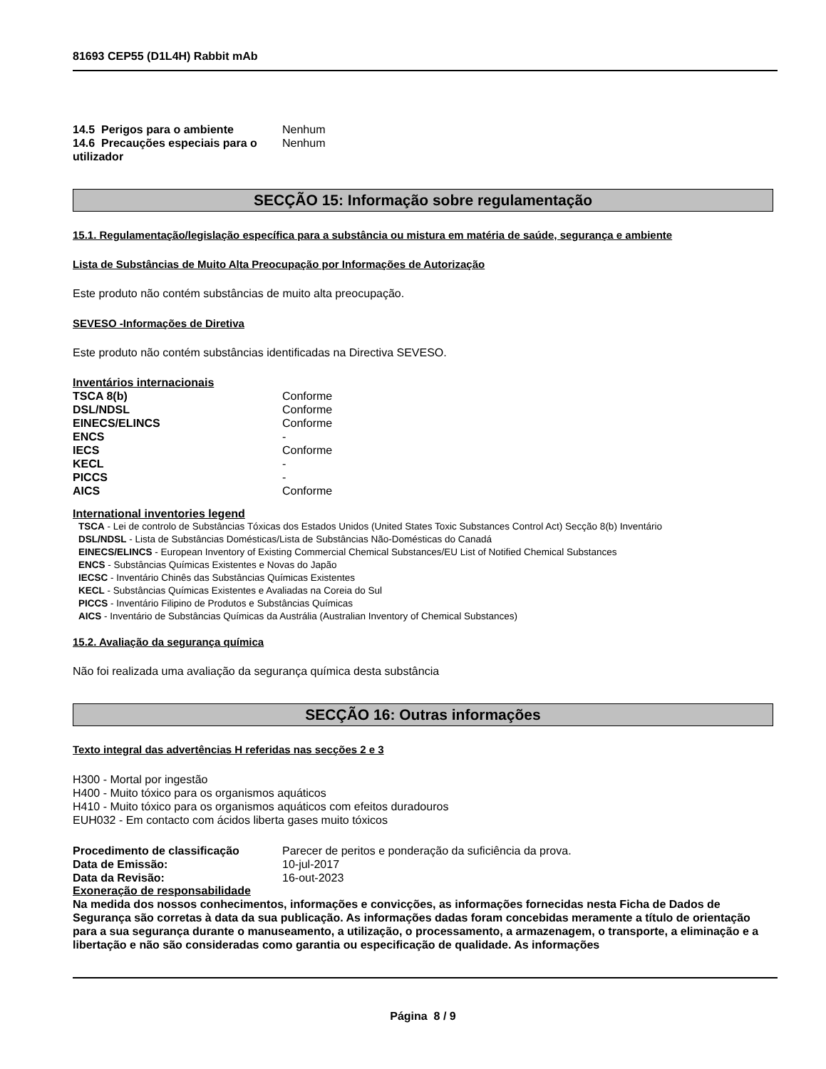81693 CEP55 (D1L4H) Rabbit mAb
14.5 Perigos para o ambiente Nenhum
14.6 Precauções especiais para o utilizador
Nenhum
SECÇÃO 15: Informação sobre regulamentação
15.1. Regulamentação/legislação específica para a substância ou mistura em matéria de saúde, segurança e ambiente
Lista de Substâncias de Muito Alta Preocupação por Informações de Autorização
Este produto não contém substâncias de muito alta preocupação.
SEVESO -Informações de Diretiva
Este produto não contém substâncias identificadas na Directiva SEVESO.
Inventários internacionais
TSCA 8(b) Conforme
DSL/NDSL Conforme
EINECS/ELINCS Conforme
ENCS -
IECS Conforme
KECL -
PICCS -
AICS Conforme
International inventories legend
TSCA - Lei de controlo de Substâncias Tóxicas dos Estados Unidos (United States Toxic Substances Control Act) Secção 8(b) Inventário
DSL/NDSL - Lista de Substâncias Domésticas/Lista de Substâncias Não-Domésticas do Canadá
EINECS/ELINCS - European Inventory of Existing Commercial Chemical Substances/EU List of Notified Chemical Substances
ENCS - Substâncias Químicas Existentes e Novas do Japão
IECSC - Inventário Chinês das Substâncias Químicas Existentes
KECL - Substâncias Químicas Existentes e Avaliadas na Coreia do Sul
PICCS - Inventário Filipino de Produtos e Substâncias Químicas
AICS - Inventário de Substâncias Químicas da Austrália (Australian Inventory of Chemical Substances)
15.2. Avaliação da segurança química
Não foi realizada uma avaliação da segurança química desta substância
SECÇÃO 16: Outras informações
Texto integral das advertências H referidas nas secções 2 e 3
H300 - Mortal por ingestão
H400 - Muito tóxico para os organismos aquáticos
H410 - Muito tóxico para os organismos aquáticos com efeitos duradouros
EUH032 - Em contacto com ácidos liberta gases muito tóxicos
Procedimento de classificação Parecer de peritos e ponderação da suficiência da prova.
Data de Emissão: 10-jul-2017
Data da Revisão: 16-out-2023
Exoneração de responsabilidade
Na medida dos nossos conhecimentos, informações e convicções, as informações fornecidas nesta Ficha de Dados de Segurança são corretas à data da sua publicação. As informações dadas foram concebidas meramente a título de orientação para a sua segurança durante o manuseamento, a utilização, o processamento, a armazenagem, o transporte, a eliminação e a libertação e não são consideradas como garantia ou especificação de qualidade. As informações
Página 8 / 9